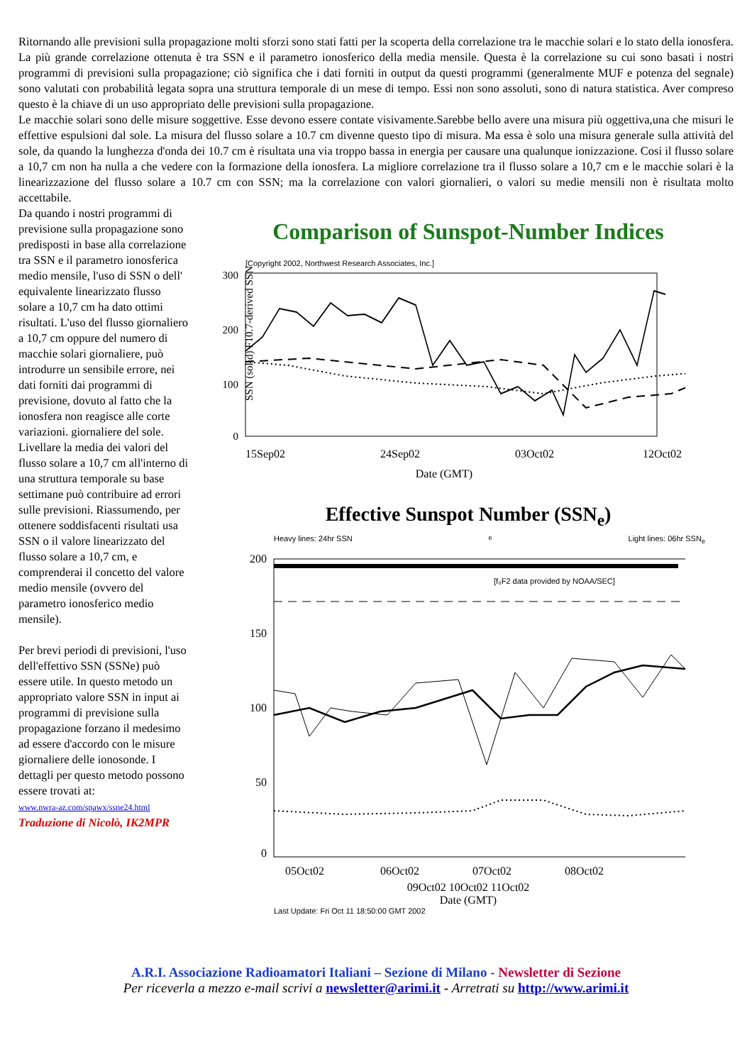Ritornando alle previsioni sulla propagazione molti sforzi sono stati fatti per la scoperta della correlazione tra le macchie solari e lo stato della ionosfera. La più grande correlazione ottenuta è tra SSN e il parametro ionosferico della media mensile. Questa è la correlazione su cui sono basati i nostri programmi di previsioni sulla propagazione; ciò significa che i dati forniti in output da questi programmi (generalmente MUF e potenza del segnale) sono valutati con probabilità legata sopra una struttura temporale di un mese di tempo. Essi non sono assoluti, sono di natura statistica. Aver compreso questo è la chiave di un uso appropriato delle previsioni sulla propagazione.
Le macchie solari sono delle misure soggettive. Esse devono essere contate visivamente.Sarebbe bello avere una misura più oggettiva,una che misuri le effettive espulsioni dal sole. La misura del flusso solare a 10.7 cm divenne questo tipo di misura. Ma essa è solo una misura generale sulla attività del sole, da quando la lunghezza d'onda dei 10.7 cm è risultata una via troppo bassa in energia per causare una qualunque ionizzazione. Cosi il flusso solare a 10,7 cm non ha nulla a che vedere con la formazione della ionosfera. La migliore correlazione tra il flusso solare a 10,7 cm e le macchie solari è la linearizzazione del flusso solare a 10.7 cm con SSN; ma la correlazione con valori giornalieri, o valori su medie mensili non è risultata molto accettabile.
Da quando i nostri programmi di previsione sulla propagazione sono predisposti in base alla correlazione tra SSN e il parametro ionosferica medio mensile, l'uso di SSN o dell' equivalente linearizzato flusso solare a 10,7 cm ha dato ottimi risultati. L'uso del flusso giornaliero a 10,7 cm oppure del numero di macchie solari giornaliere, può introdurre un sensibile errore, nei dati forniti dai programmi di previsione, dovuto al fatto che la ionosfera non reagisce alle corte variazioni. giornaliere del sole. Livellare la media dei valori del flusso solare a 10,7 cm all'interno di una struttura temporale su base settimane può contribuire ad errori sulle previsioni. Riassumendo, per ottenere soddisfacenti risultati usa SSN o il valore linearizzato del flusso solare a 10,7 cm, e comprenderai il concetto del valore medio mensile (ovvero del parametro ionosferico medio mensile).
Per brevi periodi di previsioni, l'uso dell'effettivo SSN (SSNe) può essere utile. In questo metodo un appropriato valore SSN in input ai programmi di previsione sulla propagazione forzano il medesimo ad essere d'accordo con le misure giornaliere delle ionosonde. I dettagli per questo metodo possono essere trovati at:
www.nwra-az.com/spawx/ssne24.html
Traduzione di Nicolò, IK2MPR
Comparison of Sunspot-Number Indices
[Copyright 2002, Northwest Research Associates, Inc.]
300
200
100
0
SSN (solid) F10.7-derived SSN
15Sep02
24Sep02
03Oct02
12Oct02
Date (GMT)
Effective Sunspot Number (SSN<sub>e</sub>)
Heavy lines: 24hr SSN<sub>e</sub> Light lines: 06hr SSN<sub>e</sub>
[f₀F2 data provided by NOAA/SEC]
200
150
100
50
0
05Oct02
06Oct02
07Oct02
08Oct02
09Oct02 10Oct02 11Oct02
09Oct02 10Oct02 11Oct02
Date (GMT)
Last Update: Fri Oct 11 18:50:00 GMT 2002
A.R.I. Associazione Radioamatori Italiani – Sezione di Milano - Newsletter di Sezione
Per riceverla a mezzo e-mail scrivi a newsletter@arimi.it - Arretrati su http://www.arimi.it